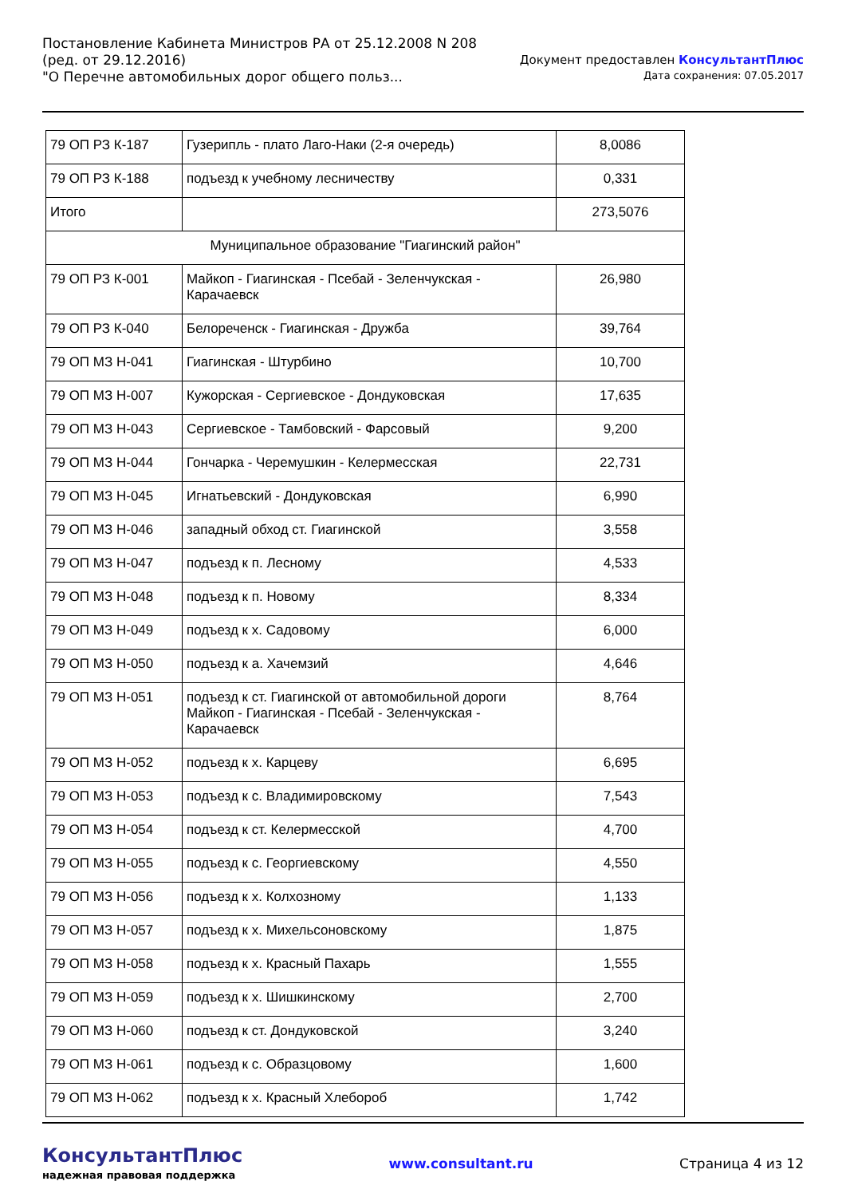Постановление Кабинета Министров РА от 25.12.2008 N 208
(ред. от 29.12.2016)
"О Перечне автомобильных дорог общего польз...
Документ предоставлен КонсультантПлюс
Дата сохранения: 07.05.2017
| 79 ОП РЗ К-187 | Гузерипль - плато Лаго-Наки (2-я очередь) | 8,0086 |
| 79 ОП РЗ К-188 | подъезд к учебному лесничеству | 0,331 |
| Итого | | 273,5076 |
| Муниципальное образование "Гиагинский район" | | |
| 79 ОП РЗ К-001 | Майкоп - Гиагинская - Псебай - Зеленчукская - Карачаевск | 26,980 |
| 79 ОП РЗ К-040 | Белореченск - Гиагинская - Дружба | 39,764 |
| 79 ОП МЗ Н-041 | Гиагинская - Штурбино | 10,700 |
| 79 ОП МЗ Н-007 | Кужорская - Сергиевское - Дондуковская | 17,635 |
| 79 ОП МЗ Н-043 | Сергиевское - Тамбовский - Фарсовый | 9,200 |
| 79 ОП МЗ Н-044 | Гончарка - Черемушкин - Келермесская | 22,731 |
| 79 ОП МЗ Н-045 | Игнатьевский - Дондуковская | 6,990 |
| 79 ОП МЗ Н-046 | западный обход ст. Гиагинской | 3,558 |
| 79 ОП МЗ Н-047 | подъезд к п. Лесному | 4,533 |
| 79 ОП МЗ Н-048 | подъезд к п. Новому | 8,334 |
| 79 ОП МЗ Н-049 | подъезд к х. Садовому | 6,000 |
| 79 ОП МЗ Н-050 | подъезд к а. Хачемзий | 4,646 |
| 79 ОП МЗ Н-051 | подъезд к ст. Гиагинской от автомобильной дороги Майкоп - Гиагинская - Псебай - Зеленчукская - Карачаевск | 8,764 |
| 79 ОП МЗ Н-052 | подъезд к х. Карцеву | 6,695 |
| 79 ОП МЗ Н-053 | подъезд к с. Владимировскому | 7,543 |
| 79 ОП МЗ Н-054 | подъезд к ст. Келермесской | 4,700 |
| 79 ОП МЗ Н-055 | подъезд к с. Георгиевскому | 4,550 |
| 79 ОП МЗ Н-056 | подъезд к х. Колхозному | 1,133 |
| 79 ОП МЗ Н-057 | подъезд к х. Михельсоновскому | 1,875 |
| 79 ОП МЗ Н-058 | подъезд к х. Красный Пахарь | 1,555 |
| 79 ОП МЗ Н-059 | подъезд к х. Шишкинскому | 2,700 |
| 79 ОП МЗ Н-060 | подъезд к ст. Дондуковской | 3,240 |
| 79 ОП МЗ Н-061 | подъезд к с. Образцовому | 1,600 |
| 79 ОП МЗ Н-062 | подъезд к х. Красный Хлебороб | 1,742 |
КонсультантПлюс
надежная правовая поддержка
www.consultant.ru Страница 4 из 12